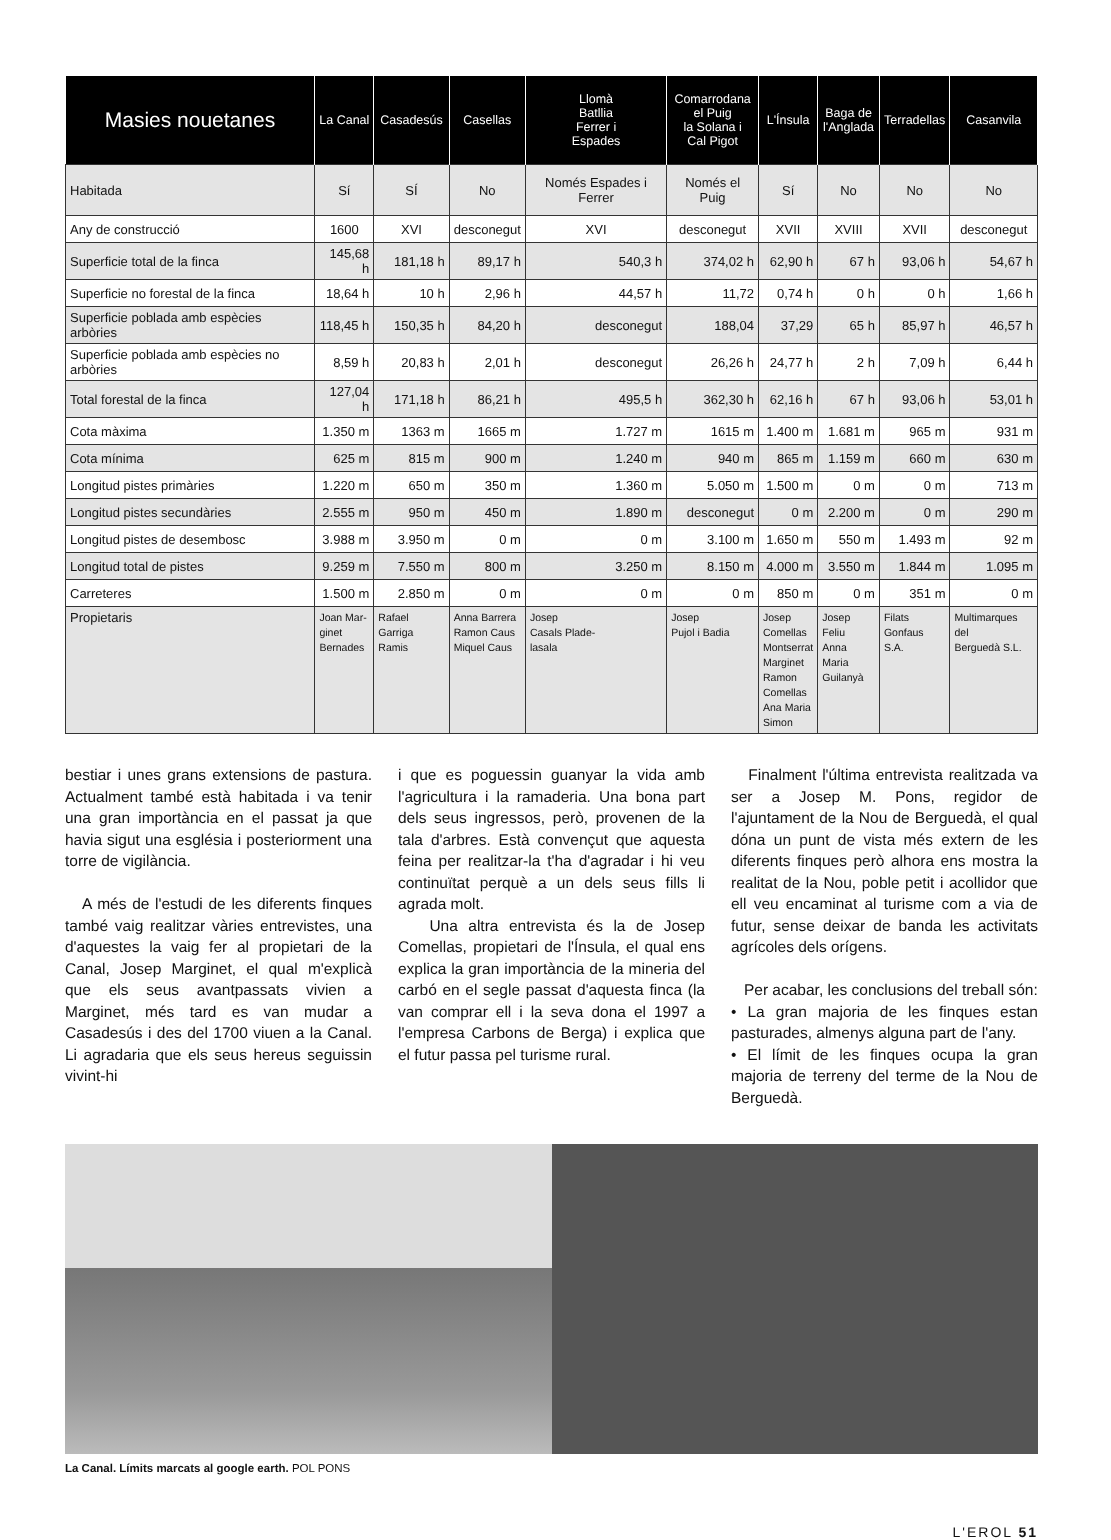| Masies nouetanes | La Canal | Casadesús | Casellas | Llomà Batllia Ferrer i Espades | Comarrodana el Puig la Solana i Cal Pigot | L'Ínsula | Baga de l'Anglada | Terradellas | Casanvila |
| --- | --- | --- | --- | --- | --- | --- | --- | --- | --- |
| Habitada | Sí | SÍ | No | Només Espades i Ferrer | Només el Puig | Sí | No | No | No |
| Any de construcció | 1600 | XVI | desconegut | XVI | desconegut | XVII | XVIII | XVII | desconegut |
| Superficie total de la finca | 145,68 h | 181,18 h | 89,17 h | 540,3 h | 374,02 h | 62,90 h | 67 h | 93,06 h | 54,67 h |
| Superficie no forestal de la finca | 18,64 h | 10 h | 2,96 h | 44,57 h | 11,72 | 0,74 h | 0 h | 0 h | 1,66 h |
| Superficie poblada amb espècies arbòries | 118,45 h | 150,35 h | 84,20 h | desconegut | 188,04 | 37,29 | 65 h | 85,97 h | 46,57 h |
| Superficie poblada amb espècies no arbòries | 8,59 h | 20,83 h | 2,01 h | desconegut | 26,26 h | 24,77 h | 2 h | 7,09 h | 6,44 h |
| Total forestal de la finca | 127,04 h | 171,18 h | 86,21 h | 495,5 h | 362,30 h | 62,16 h | 67 h | 93,06 h | 53,01 h |
| Cota màxima | 1.350 m | 1363 m | 1665 m | 1.727 m | 1615 m | 1.400 m | 1.681 m | 965 m | 931 m |
| Cota mínima | 625 m | 815 m | 900 m | 1.240 m | 940 m | 865 m | 1.159 m | 660 m | 630 m |
| Longitud pistes primàries | 1.220 m | 650 m | 350 m | 1.360 m | 5.050 m | 1.500 m | 0 m | 0 m | 713 m |
| Longitud pistes secundàries | 2.555 m | 950 m | 450 m | 1.890 m | desconegut | 0 m | 2.200 m | 0 m | 290 m |
| Longitud pistes de desembosc | 3.988 m | 3.950 m | 0 m | 0 m | 3.100 m | 1.650 m | 550 m | 1.493 m | 92 m |
| Longitud total de pistes | 9.259 m | 7.550 m | 800 m | 3.250 m | 8.150 m | 4.000 m | 3.550 m | 1.844 m | 1.095 m |
| Carreteres | 1.500 m | 2.850 m | 0 m | 0 m | 0 m | 850 m | 0 m | 351 m | 0 m |
| Propietaris | Joan Mar- ginet Bernades | Rafael Garriga Ramis | Anna Barrera Ramon Caus Miquel Caus | Josep Casals Plade- lasala | Josep Pujol i Badia | Josep Comellas Montserrat Marginet Ramon Comellas Ana Maria Simon | Josep Feliu Anna Maria Guilanyà | Filats Gonfaus S.A. | Multimarques del Berguedà S.L. |
bestiar i unes grans extensions de pastura. Actualment també està habitada i va tenir una gran importància en el passat ja que havia sigut una església i posteriorment una torre de vigilància.
A més de l'estudi de les diferents finques també vaig realitzar vàries entrevistes, una d'aquestes la vaig fer al propietari de la Canal, Josep Marginet, el qual m'explicà que els seus avantpassats vivien a Marginet, més tard es van mudar a Casadesús i des del 1700 viuen a la Canal. Li agradaria que els seus hereus seguissin vivint-hi
i que es poguessin guanyar la vida amb l'agricultura i la ramaderia. Una bona part dels seus ingressos, però, provenen de la tala d'arbres. Està convençut que aquesta feina per realitzar-la t'ha d'agradar i hi veu continuïtat perquè a un dels seus fills li agrada molt.
Una altra entrevista és la de Josep Comellas, propietari de l'Ínsula, el qual ens explica la gran importància de la mineria del carbó en el segle passat d'aquesta finca (la van comprar ell i la seva dona el 1997 a l'empresa Carbons de Berga) i explica que el futur passa pel turisme rural.
Finalment l'última entrevista realitzada va ser a Josep M. Pons, regidor de l'ajuntament de la Nou de Berguedà, el qual dóna un punt de vista més extern de les diferents finques però alhora ens mostra la realitat de la Nou, poble petit i acollidor que ell veu encaminat al turisme com a via de futur, sense deixar de banda les activitats agrícoles dels orígens.
Per acabar, les conclusions del treball són:
• La gran majoria de les finques estan pasturades, almenys alguna part de l'any.
• El límit de les finques ocupa la gran majoria de terreny del terme de la Nou de Berguedà.
La Canal. Límits marcats al google earth. POL PONS
L'EROL 51